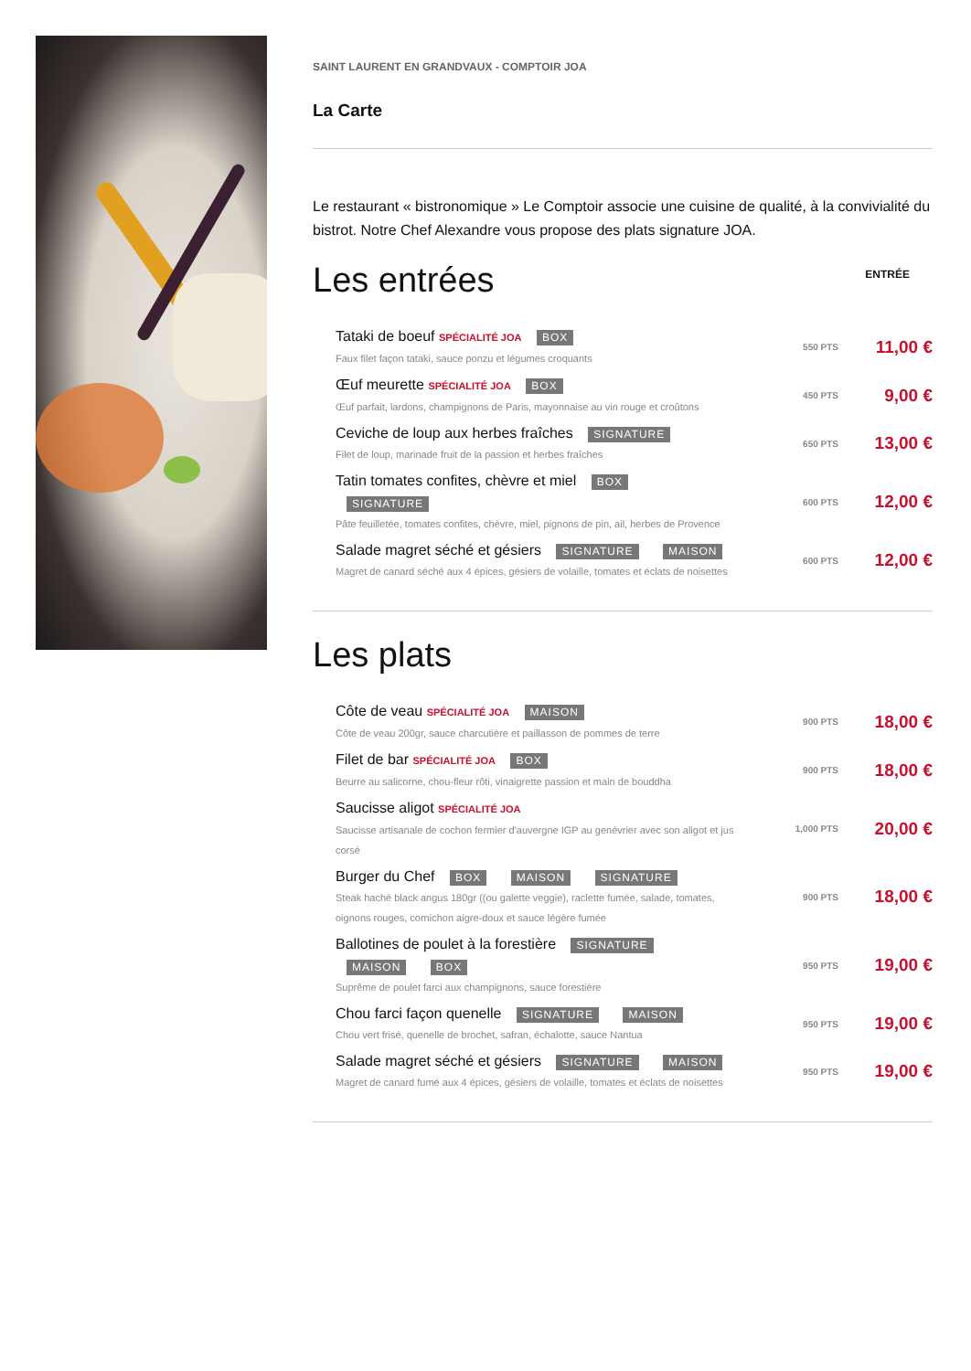SAINT LAURENT EN GRANDVAUX - COMPTOIR JOA
La Carte
Le restaurant « bistronomique » Le Comptoir associe une cuisine de qualité, à la convivialité du bistrot. Notre Chef Alexandre vous propose des plats signature JOA.
Les entrées
ENTRÉE
Tataki de boeuf SPÉCIALITÉ JOA BOX
Faux filet façon tataki, sauce ponzu et légumes croquants
550 PTS
11,00 €
Œuf meurette SPÉCIALITÉ JOA BOX
Œuf parfait, lardons, champignons de Paris, mayonnaise au vin rouge et croûtons
450 PTS
9,00 €
Ceviche de loup aux herbes fraîches SIGNATURE
Filet de loup, marinade fruit de la passion et herbes fraîches
650 PTS
13,00 €
Tatin tomates confites, chèvre et miel BOX SIGNATURE
Pâte feuilletée, tomates confites, chèvre, miel, pignons de pin, ail, herbes de Provence
600 PTS
12,00 €
Salade magret séché et gésiers SIGNATURE MAISON
Magret de canard séché aux 4 épices, gésiers de volaille, tomates et éclats de noisettes
600 PTS
12,00 €
Les plats
Côte de veau SPÉCIALITÉ JOA MAISON
Côte de veau 200gr, sauce charcutière et paillasson de pommes de terre
900 PTS
18,00 €
Filet de bar SPÉCIALITÉ JOA BOX
Beurre au salicorne, chou-fleur rôti, vinaigrette passion et main de bouddha
900 PTS
18,00 €
Saucisse aligot SPÉCIALITÉ JOA
Saucisse artisanale de cochon fermier d'auvergne IGP au genévrier avec son aligot et jus corsé
1,000 PTS
20,00 €
Burger du Chef BOX MAISON SIGNATURE
Steak haché black angus 180gr ((ou galette veggie), raclette fumée, salade, tomates, oignons rouges, cornichon aigre-doux et sauce légère fumée
900 PTS
18,00 €
Ballotines de poulet à la forestière SIGNATURE MAISON BOX
Suprême de poulet farci aux champignons, sauce forestière
950 PTS
19,00 €
Chou farci façon quenelle SIGNATURE MAISON
Chou vert frisé, quenelle de brochet, safran, échalotte, sauce Nantua
950 PTS
19,00 €
Salade magret séché et gésiers SIGNATURE MAISON
Magret de canard fumé aux 4 épices, gésiers de volaille, tomates et éclats de noisettes
950 PTS
19,00 €